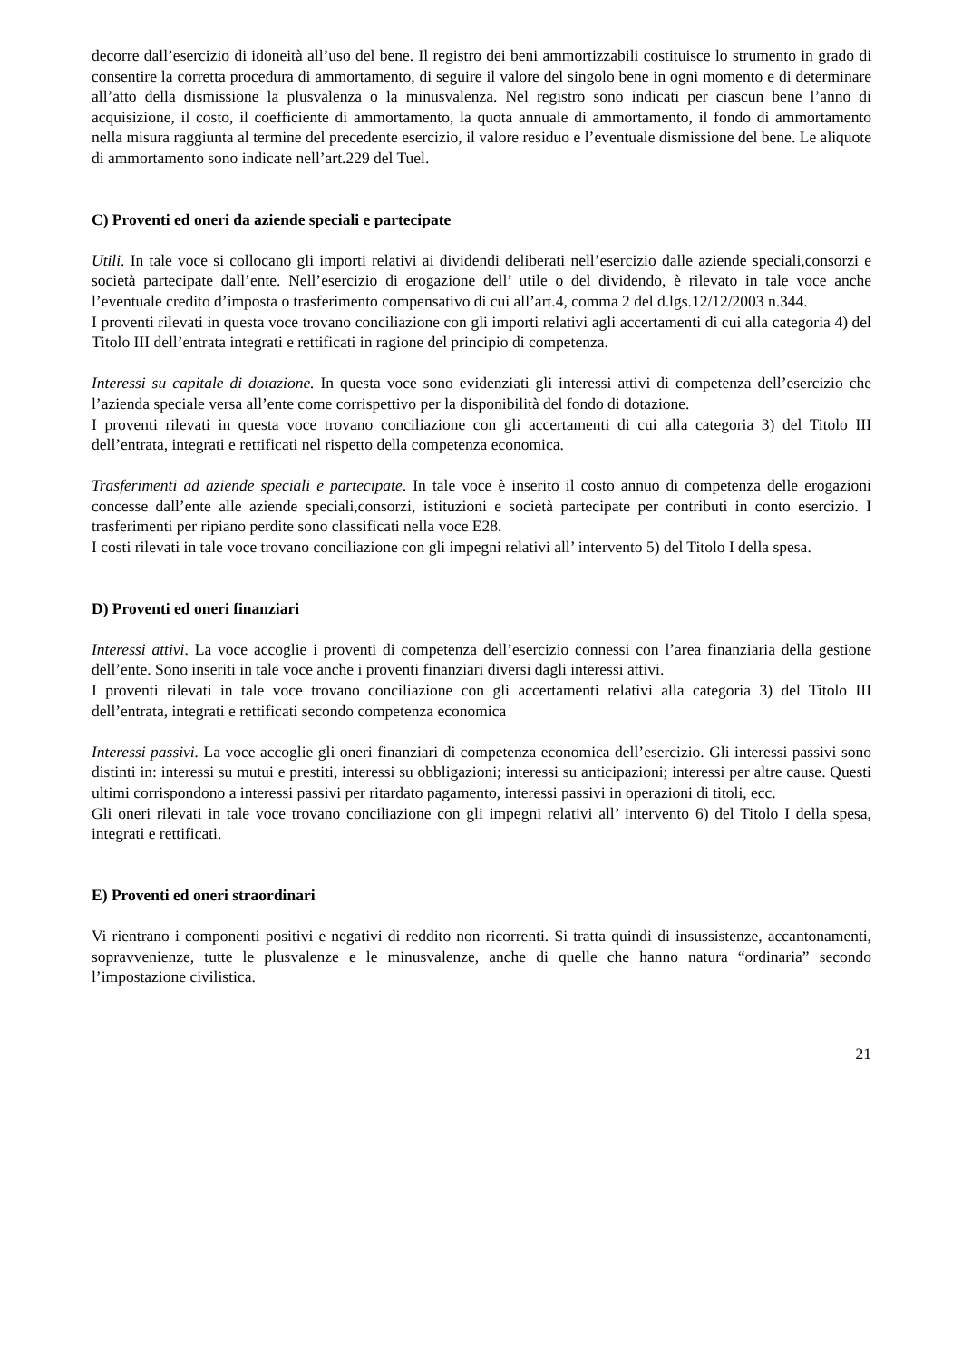decorre dall’esercizio di idoneità all’uso del bene. Il registro dei beni ammortizzabili costituisce lo strumento in grado di consentire la corretta procedura di ammortamento, di seguire il valore del singolo bene in ogni momento e di determinare all’atto della dismissione la plusvalenza o la minusvalenza. Nel registro sono indicati per ciascun bene l’anno di acquisizione, il costo, il coefficiente di ammortamento, la quota annuale di ammortamento, il fondo di ammortamento nella misura raggiunta al termine del precedente esercizio, il valore residuo e l’eventuale dismissione del bene. Le aliquote di ammortamento sono indicate nell’art.229 del Tuel.
C) Proventi ed oneri da aziende speciali e partecipate
Utili. In tale voce si collocano gli importi relativi ai dividendi deliberati nell’esercizio dalle aziende speciali,consorzi e società partecipate dall’ente. Nell’esercizio di erogazione dell’ utile o del dividendo, è rilevato in tale voce anche l’eventuale credito d’imposta o trasferimento compensativo di cui all’art.4, comma 2 del d.lgs.12/12/2003 n.344.
I proventi rilevati in questa voce trovano conciliazione con gli importi relativi agli accertamenti di cui alla categoria 4) del Titolo III dell’entrata integrati e rettificati in ragione del principio di competenza.
Interessi su capitale di dotazione. In questa voce sono evidenziati gli interessi attivi di competenza dell’esercizio che l’azienda speciale versa all’ente come corrispettivo per la disponibilità del fondo di dotazione.
I proventi rilevati in questa voce trovano conciliazione con gli accertamenti di cui alla categoria 3) del Titolo III dell’entrata, integrati e rettificati nel rispetto della competenza economica.
Trasferimenti ad aziende speciali e partecipate. In tale voce è inserito il costo annuo di competenza delle erogazioni concesse dall’ente alle aziende speciali,consorzi, istituzioni e società partecipate per contributi in conto esercizio. I trasferimenti per ripiano perdite sono classificati nella voce E28.
I costi rilevati in tale voce trovano conciliazione con gli impegni relativi all’ intervento 5) del Titolo I della spesa.
D) Proventi ed oneri finanziari
Interessi attivi. La voce accoglie i proventi di competenza dell’esercizio connessi con l’area finanziaria della gestione dell’ente. Sono inseriti in tale voce anche i proventi finanziari diversi dagli interessi attivi.
I proventi rilevati in tale voce trovano conciliazione con gli accertamenti relativi alla categoria 3) del Titolo III dell’entrata, integrati e rettificati secondo competenza economica
Interessi passivi. La voce accoglie gli oneri finanziari di competenza economica dell’esercizio. Gli interessi passivi sono distinti in: interessi su mutui e prestiti, interessi su obbligazioni; interessi su anticipazioni; interessi per altre cause. Questi ultimi corrispondono a interessi passivi per ritardato pagamento, interessi passivi in operazioni di titoli, ecc.
Gli oneri rilevati in tale voce trovano conciliazione con gli impegni relativi all’ intervento 6) del Titolo I della spesa, integrati e rettificati.
E) Proventi ed oneri straordinari
Vi rientrano i componenti positivi e negativi di reddito non ricorrenti. Si tratta quindi di insussistenze, accantonamenti, sopravvenienze, tutte le plusvalenze e le minusvalenze, anche di quelle che hanno natura “ordinaria” secondo l’impostazione civilistica.
21